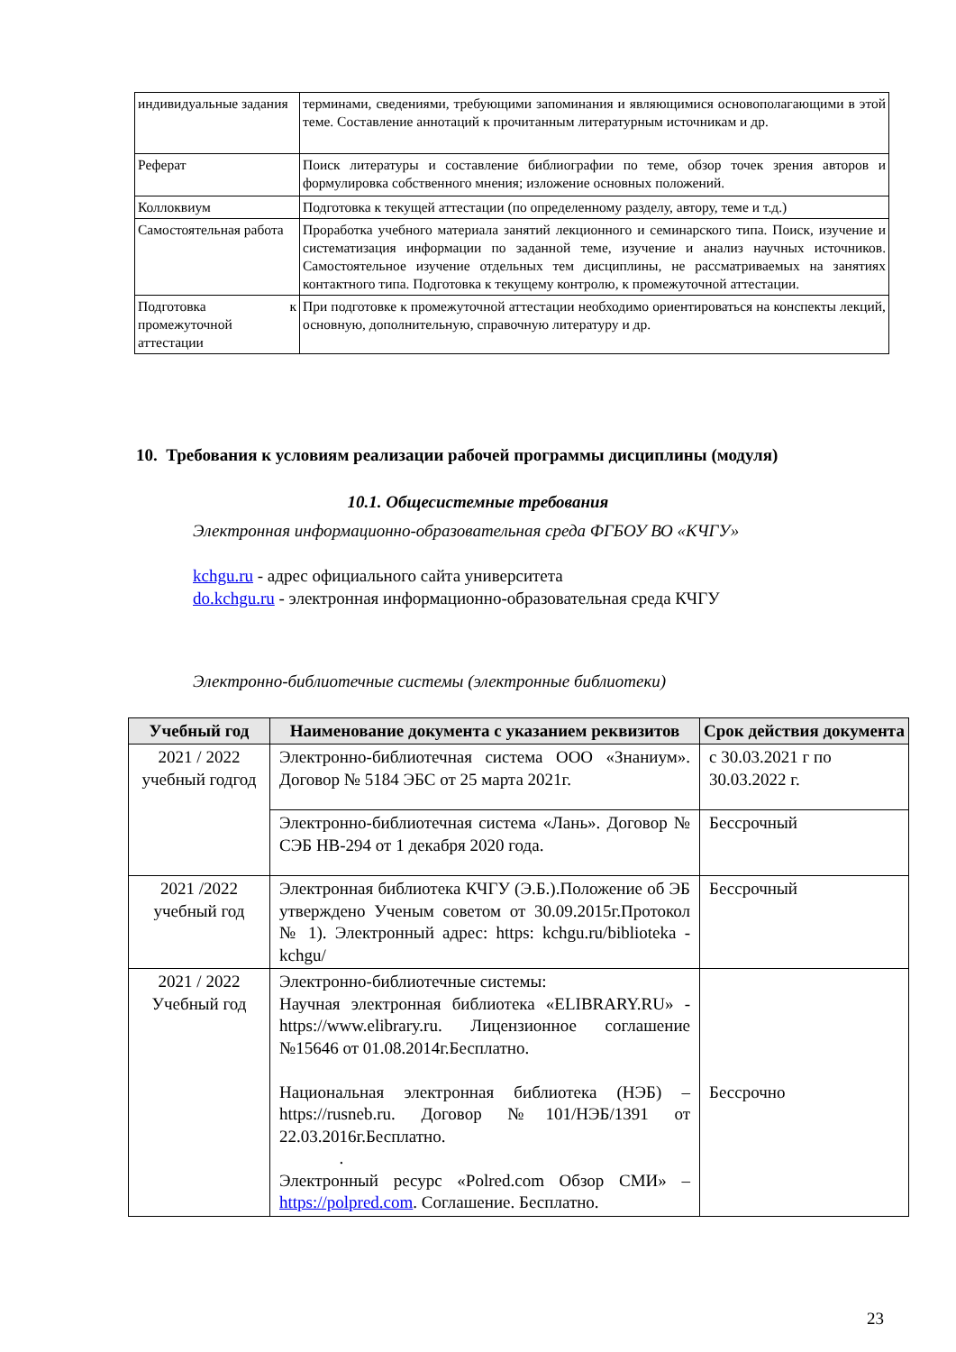| индивидуальные задания | терминами, сведениями, требующими запоминания и являющимися основополагающими в этой теме. Составление аннотаций к прочитанным литературным источникам и др. |
| Реферат | Поиск литературы и составление библиографии по теме, обзор точек зрения авторов и формулировка собственного мнения; изложение основных положений. |
| Коллоквиум | Подготовка к текущей аттестации (по определенному разделу, автору, теме и т.д.) |
| Самостоятельная работа | Проработка учебного материала занятий лекционного и семинарского типа. Поиск, изучение и систематизация информации по заданной теме, изучение и анализ научных источников. Самостоятельное изучение отдельных тем дисциплины, не рассматриваемых на занятиях контактного типа. Подготовка к текущему контролю, к промежуточной аттестации. |
| Подготовка к промежуточной аттестации | При подготовке к промежуточной аттестации необходимо ориентироваться на конспекты лекций, основную, дополнительную, справочную литературу и др. |
10. Требования к условиям реализации рабочей программы дисциплины (модуля)
10.1. Общесистемные требования
Электронная информационно-образовательная среда ФГБОУ ВО «КЧГУ»
kchgu.ru - адрес официального сайта университета
do.kchgu.ru - электронная информационно-образовательная среда КЧГУ
Электронно-библиотечные системы (электронные библиотеки)
| Учебный год | Наименование документа с указанием реквизитов | Срок действия документа |
| --- | --- | --- |
| 2021 / 2022 учебный годгод | Электронно-библиотечная система ООО «Знаниум». Договор № 5184 ЭБС от 25 марта 2021г. | с 30.03.2021 г по 30.03.2022 г. |
| | Электронно-библиотечная система «Лань». Договор № СЭБ НВ-294 от 1 декабря 2020 года. | Бессрочный |
| 2021 /2022 учебный год | Электронная библиотека КЧГУ (Э.Б.).Положение об ЭБ утверждено Ученым советом от 30.09.2015г.Протокол № 1). Электронный адрес: https: kchgu.ru/biblioteka - kchgu/ | Бессрочный |
| 2021 / 2022 Учебный год | Электронно-библиотечные системы: Научная электронная библиотека «ELIBRARY.RU» - https://www.elibrary.ru. Лицензионное соглашение №15646 от 01.08.2014г.Бесплатно. Национальная электронная библиотека (НЭБ) – https://rusneb.ru. Договор №101/НЭБ/1391 от 22.03.2016г.Бесплатно. . Электронный ресурс «Polred.com Обзор СМИ» – https://polpred.com . Соглашение. Бесплатно. | Бессрочно |
23